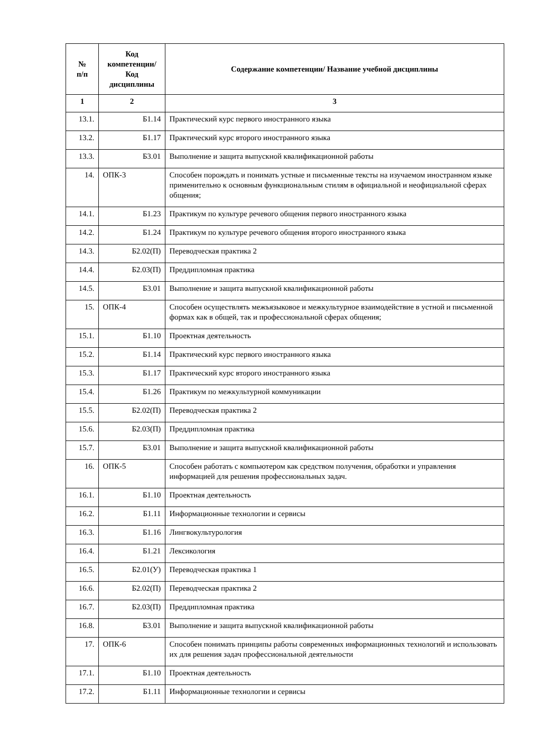| № п/п | Код компетенции/ Код дисциплины | Содержание компетенции/ Название учебной дисциплины |
| --- | --- | --- |
| 1 | 2 | 3 |
| 13.1. | Б1.14 | Практический курс первого иностранного языка |
| 13.2. | Б1.17 | Практический курс второго иностранного языка |
| 13.3. | Б3.01 | Выполнение и защита выпускной квалификационной работы |
| 14. | ОПК-3 | Способен порождать и понимать устные и письменные тексты на изучаемом иностранном языке применительно к основным функциональным стилям в официальной и неофициальной сферах общения; |
| 14.1. | Б1.23 | Практикум по культуре речевого общения первого иностранного языка |
| 14.2. | Б1.24 | Практикум по культуре речевого общения второго иностранного языка |
| 14.3. | Б2.02(П) | Переводческая практика 2 |
| 14.4. | Б2.03(П) | Преддипломная практика |
| 14.5. | Б3.01 | Выполнение и защита выпускной квалификационной работы |
| 15. | ОПК-4 | Способен осуществлять межъязыковое и межкультурное взаимодействие в устной и письменной формах как в общей, так и профессиональной сферах общения; |
| 15.1. | Б1.10 | Проектная деятельность |
| 15.2. | Б1.14 | Практический курс первого иностранного языка |
| 15.3. | Б1.17 | Практический курс второго иностранного языка |
| 15.4. | Б1.26 | Практикум по межкультурной коммуникации |
| 15.5. | Б2.02(П) | Переводческая практика 2 |
| 15.6. | Б2.03(П) | Преддипломная практика |
| 15.7. | Б3.01 | Выполнение и защита выпускной квалификационной работы |
| 16. | ОПК-5 | Способен работать с компьютером как средством получения, обработки и управления информацией для решения профессиональных задач. |
| 16.1. | Б1.10 | Проектная деятельность |
| 16.2. | Б1.11 | Информационные технологии и сервисы |
| 16.3. | Б1.16 | Лингвокультурология |
| 16.4. | Б1.21 | Лексикология |
| 16.5. | Б2.01(У) | Переводческая практика 1 |
| 16.6. | Б2.02(П) | Переводческая практика 2 |
| 16.7. | Б2.03(П) | Преддипломная практика |
| 16.8. | Б3.01 | Выполнение и защита выпускной квалификационной работы |
| 17. | ОПК-6 | Способен понимать принципы работы современных информационных технологий и использовать их для решения задач профессиональной деятельности |
| 17.1. | Б1.10 | Проектная деятельность |
| 17.2. | Б1.11 | Информационные технологии и сервисы |